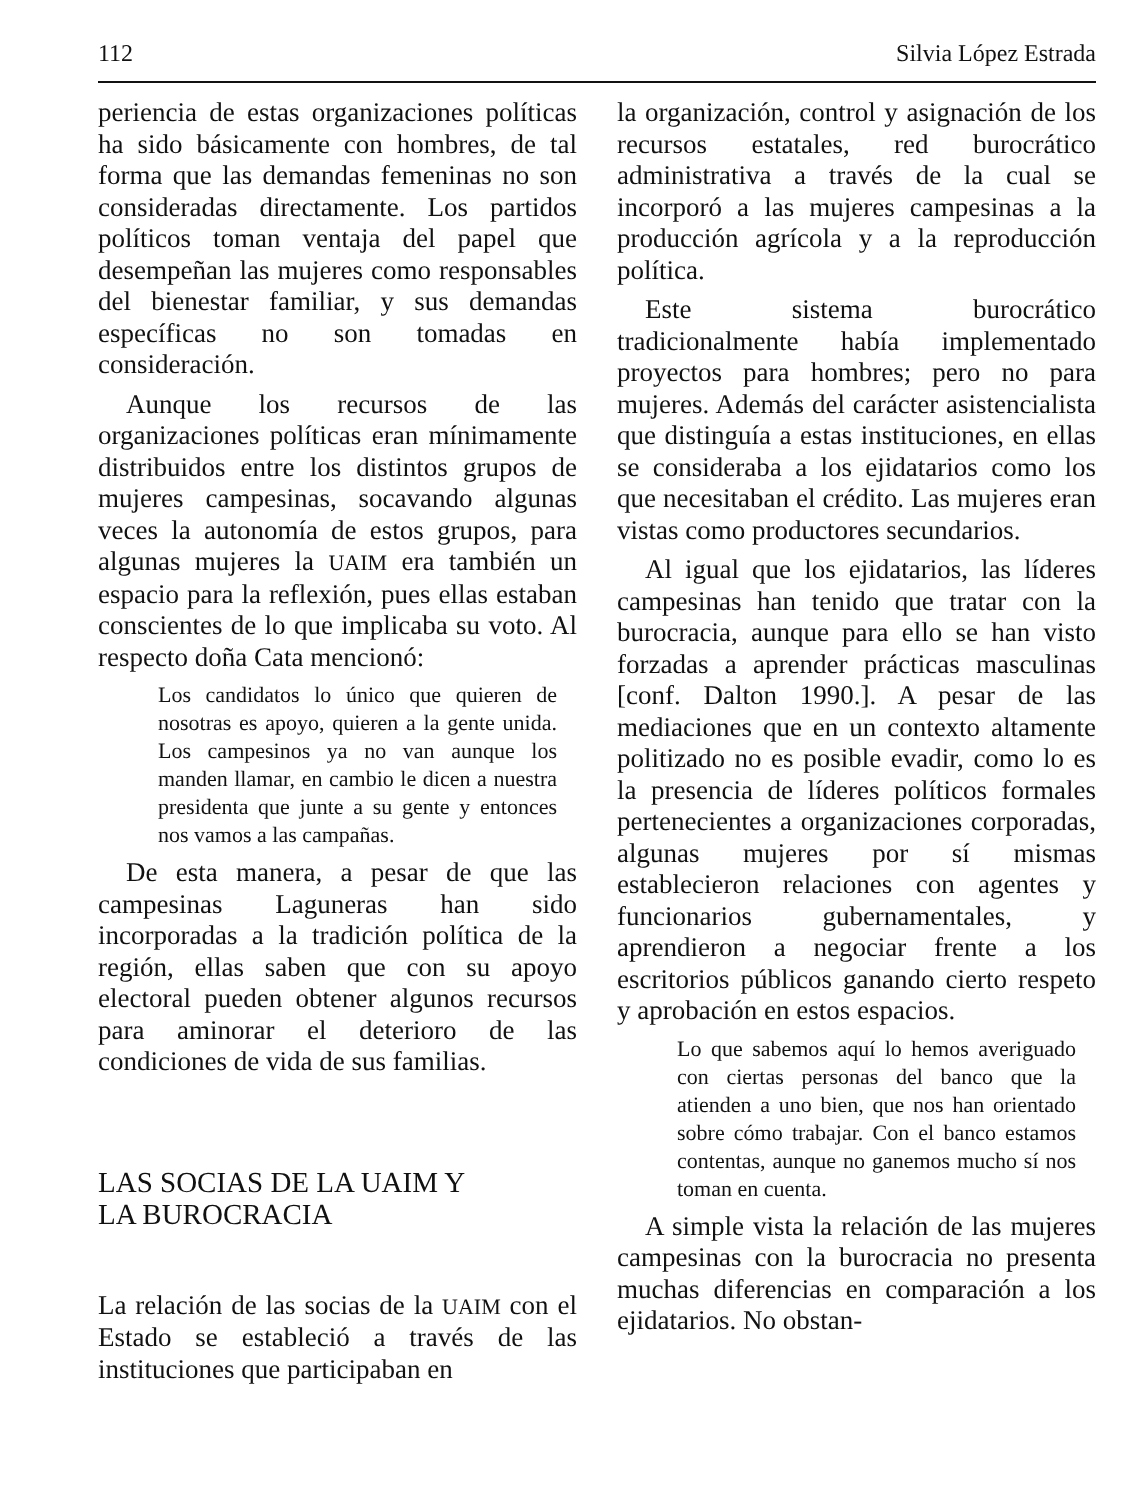112 Silvia López Estrada
periencia de estas organizaciones políticas ha sido básicamente con hombres, de tal forma que las demandas femeninas no son consideradas directamente. Los partidos políticos toman ventaja del papel que desempeñan las mujeres como responsables del bienestar familiar, y sus demandas específicas no son tomadas en consideración.
Aunque los recursos de las organizaciones políticas eran mínimamente distribuidos entre los distintos grupos de mujeres campesinas, socavando algunas veces la autonomía de estos grupos, para algunas mujeres la UAIM era también un espacio para la reflexión, pues ellas estaban conscientes de lo que implicaba su voto. Al respecto doña Cata mencionó:
Los candidatos lo único que quieren de nosotras es apoyo, quieren a la gente unida. Los campesinos ya no van aunque los manden llamar, en cambio le dicen a nuestra presidenta que junte a su gente y entonces nos vamos a las campañas.
De esta manera, a pesar de que las campesinas Laguneras han sido incorporadas a la tradición política de la región, ellas saben que con su apoyo electoral pueden obtener algunos recursos para aminorar el deterioro de las condiciones de vida de sus familias.
LAS SOCIAS DE LA UAIM Y
LA BUROCRACIA
La relación de las socias de la UAIM con el Estado se estableció a través de las instituciones que participaban en
la organización, control y asignación de los recursos estatales, red burocrático administrativa a través de la cual se incorporó a las mujeres campesinas a la producción agrícola y a la reproducción política.
Este sistema burocrático tradicionalmente había implementado proyectos para hombres; pero no para mujeres. Además del carácter asistencialista que distinguía a estas instituciones, en ellas se consideraba a los ejidatarios como los que necesitaban el crédito. Las mujeres eran vistas como productores secundarios.
Al igual que los ejidatarios, las líderes campesinas han tenido que tratar con la burocracia, aunque para ello se han visto forzadas a aprender prácticas masculinas [conf. Dalton 1990.]. A pesar de las mediaciones que en un contexto altamente politizado no es posible evadir, como lo es la presencia de líderes políticos formales pertenecientes a organizaciones corporadas, algunas mujeres por sí mismas establecieron relaciones con agentes y funcionarios gubernamentales, y aprendieron a negociar frente a los escritorios públicos ganando cierto respeto y aprobación en estos espacios.
Lo que sabemos aquí lo hemos averiguado con ciertas personas del banco que la atienden a uno bien, que nos han orientado sobre cómo trabajar. Con el banco estamos contentas, aunque no ganemos mucho sí nos toman en cuenta.
A simple vista la relación de las mujeres campesinas con la burocracia no presenta muchas diferencias en comparación a los ejidatarios. No obstan-